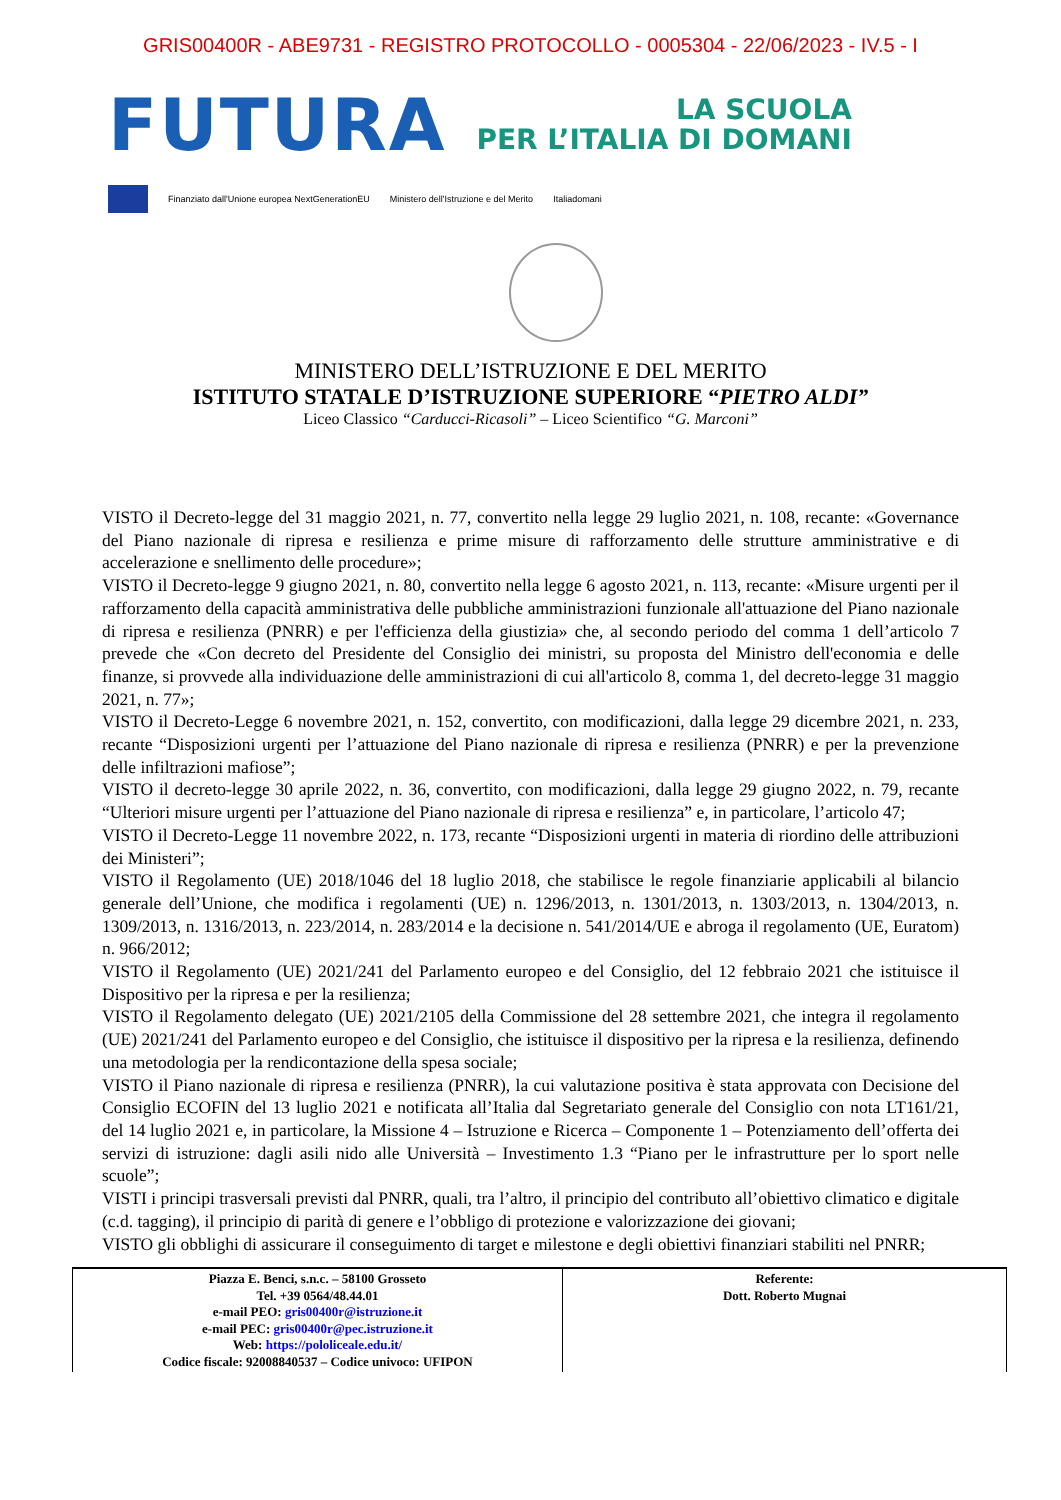GRIS00400R - ABE9731 - REGISTRO PROTOCOLLO - 0005304 - 22/06/2023 - IV.5 - I
FUTURA
LA SCUOLA
PER L’ITALIA DI DOMANI
Finanziato dall'Unione europea NextGenerationEU Ministero dell'Istruzione e del Merito Italiadomani
MINISTERO DELL’ISTRUZIONE E DEL MERITO
ISTITUTO STATALE D’ISTRUZIONE SUPERIORE “PIETRO ALDI”
Liceo Classico “Carducci-Ricasoli” – Liceo Scientifico “G. Marconi”
VISTO il Decreto-legge del 31 maggio 2021, n. 77, convertito nella legge 29 luglio 2021, n. 108, recante: «Governance del Piano nazionale di ripresa e resilienza e prime misure di rafforzamento delle strutture amministrative e di accelerazione e snellimento delle procedure»;
VISTO il Decreto-legge 9 giugno 2021, n. 80, convertito nella legge 6 agosto 2021, n. 113, recante: «Misure urgenti per il rafforzamento della capacità amministrativa delle pubbliche amministrazioni funzionale all'attuazione del Piano nazionale di ripresa e resilienza (PNRR) e per l'efficienza della giustizia» che, al secondo periodo del comma 1 dell’articolo 7 prevede che «Con decreto del Presidente del Consiglio dei ministri, su proposta del Ministro dell'economia e delle finanze, si provvede alla individuazione delle amministrazioni di cui all'articolo 8, comma 1, del decreto-legge 31 maggio 2021, n. 77»;
VISTO il Decreto-Legge 6 novembre 2021, n. 152, convertito, con modificazioni, dalla legge 29 dicembre 2021, n. 233, recante “Disposizioni urgenti per l’attuazione del Piano nazionale di ripresa e resilienza (PNRR) e per la prevenzione delle infiltrazioni mafiose”;
VISTO il decreto-legge 30 aprile 2022, n. 36, convertito, con modificazioni, dalla legge 29 giugno 2022, n. 79, recante “Ulteriori misure urgenti per l’attuazione del Piano nazionale di ripresa e resilienza” e, in particolare, l’articolo 47;
VISTO il Decreto-Legge 11 novembre 2022, n. 173, recante “Disposizioni urgenti in materia di riordino delle attribuzioni dei Ministeri”;
VISTO il Regolamento (UE) 2018/1046 del 18 luglio 2018, che stabilisce le regole finanziarie applicabili al bilancio generale dell’Unione, che modifica i regolamenti (UE) n. 1296/2013, n. 1301/2013, n. 1303/2013, n. 1304/2013, n. 1309/2013, n. 1316/2013, n. 223/2014, n. 283/2014 e la decisione n. 541/2014/UE e abroga il regolamento (UE, Euratom) n. 966/2012;
VISTO il Regolamento (UE) 2021/241 del Parlamento europeo e del Consiglio, del 12 febbraio 2021 che istituisce il Dispositivo per la ripresa e per la resilienza;
VISTO il Regolamento delegato (UE) 2021/2105 della Commissione del 28 settembre 2021, che integra il regolamento (UE) 2021/241 del Parlamento europeo e del Consiglio, che istituisce il dispositivo per la ripresa e la resilienza, definendo una metodologia per la rendicontazione della spesa sociale;
VISTO il Piano nazionale di ripresa e resilienza (PNRR), la cui valutazione positiva è stata approvata con Decisione del Consiglio ECOFIN del 13 luglio 2021 e notificata all’Italia dal Segretariato generale del Consiglio con nota LT161/21, del 14 luglio 2021 e, in particolare, la Missione 4 – Istruzione e Ricerca – Componente 1 – Potenziamento dell’offerta dei servizi di istruzione: dagli asili nido alle Università – Investimento 1.3 “Piano per le infrastrutture per lo sport nelle scuole”;
VISTI i principi trasversali previsti dal PNRR, quali, tra l’altro, il principio del contributo all’obiettivo climatico e digitale (c.d. tagging), il principio di parità di genere e l’obbligo di protezione e valorizzazione dei giovani;
VISTO gli obblighi di assicurare il conseguimento di target e milestone e degli obiettivi finanziari stabiliti nel PNRR;
| Piazza E. Benci, s.n.c. – 58100 Grosseto Tel. +39 0564/48.44.01 e-mail PEO: gris00400r@istruzione.it e-mail PEC: gris00400r@pec.istruzione.it Web: https://pololiceale.edu.it/ Codice fiscale: 92008840537 – Codice univoco: UFIPON | Referente: Dott. Roberto Mugnai |